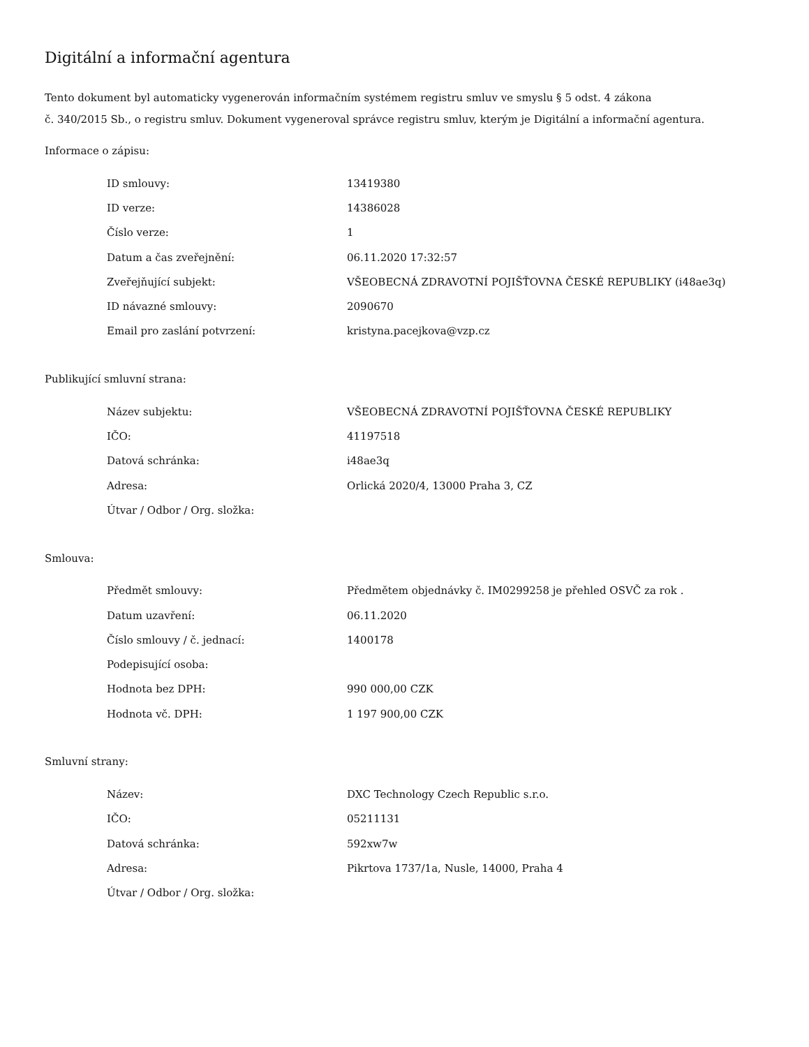Digitální a informační agentura
Tento dokument byl automaticky vygenerován informačním systémem registru smluv ve smyslu § 5 odst. 4 zákona
č. 340/2015 Sb., o registru smluv. Dokument vygeneroval správce registru smluv, kterým je Digitální a informační agentura.
Informace o zápisu:
| ID smlouvy: | 13419380 |
| ID verze: | 14386028 |
| Číslo verze: | 1 |
| Datum a čas zveřejnění: | 06.11.2020 17:32:57 |
| Zveřejňující subjekt: | VŠEOBECNÁ ZDRAVOTNÍ POJIŠŤOVNA ČESKÉ REPUBLIKY (i48ae3q) |
| ID návazné smlouvy: | 2090670 |
| Email pro zaslání potvrzení: | kristyna.pacejkova@vzp.cz |
Publikující smluvní strana:
| Název subjektu: | VŠEOBECNÁ ZDRAVOTNÍ POJIŠŤOVNA ČESKÉ REPUBLIKY |
| IČO: | 41197518 |
| Datová schránka: | i48ae3q |
| Adresa: | Orlická 2020/4, 13000 Praha 3, CZ |
| Útvar / Odbor / Org. složka: | |
Smlouva:
| Předmět smlouvy: | Předmětem objednávky č. IM0299258 je přehled OSVČ za rok . |
| Datum uzavření: | 06.11.2020 |
| Číslo smlouvy / č. jednací: | 1400178 |
| Podepisující osoba: | |
| Hodnota bez DPH: | 990 000,00 CZK |
| Hodnota vč. DPH: | 1 197 900,00 CZK |
Smluvní strany:
| Název: | DXC Technology Czech Republic s.r.o. |
| IČO: | 05211131 |
| Datová schránka: | 592xw7w |
| Adresa: | Pikrtova 1737/1a, Nusle, 14000, Praha 4 |
| Útvar / Odbor / Org. složka: | |